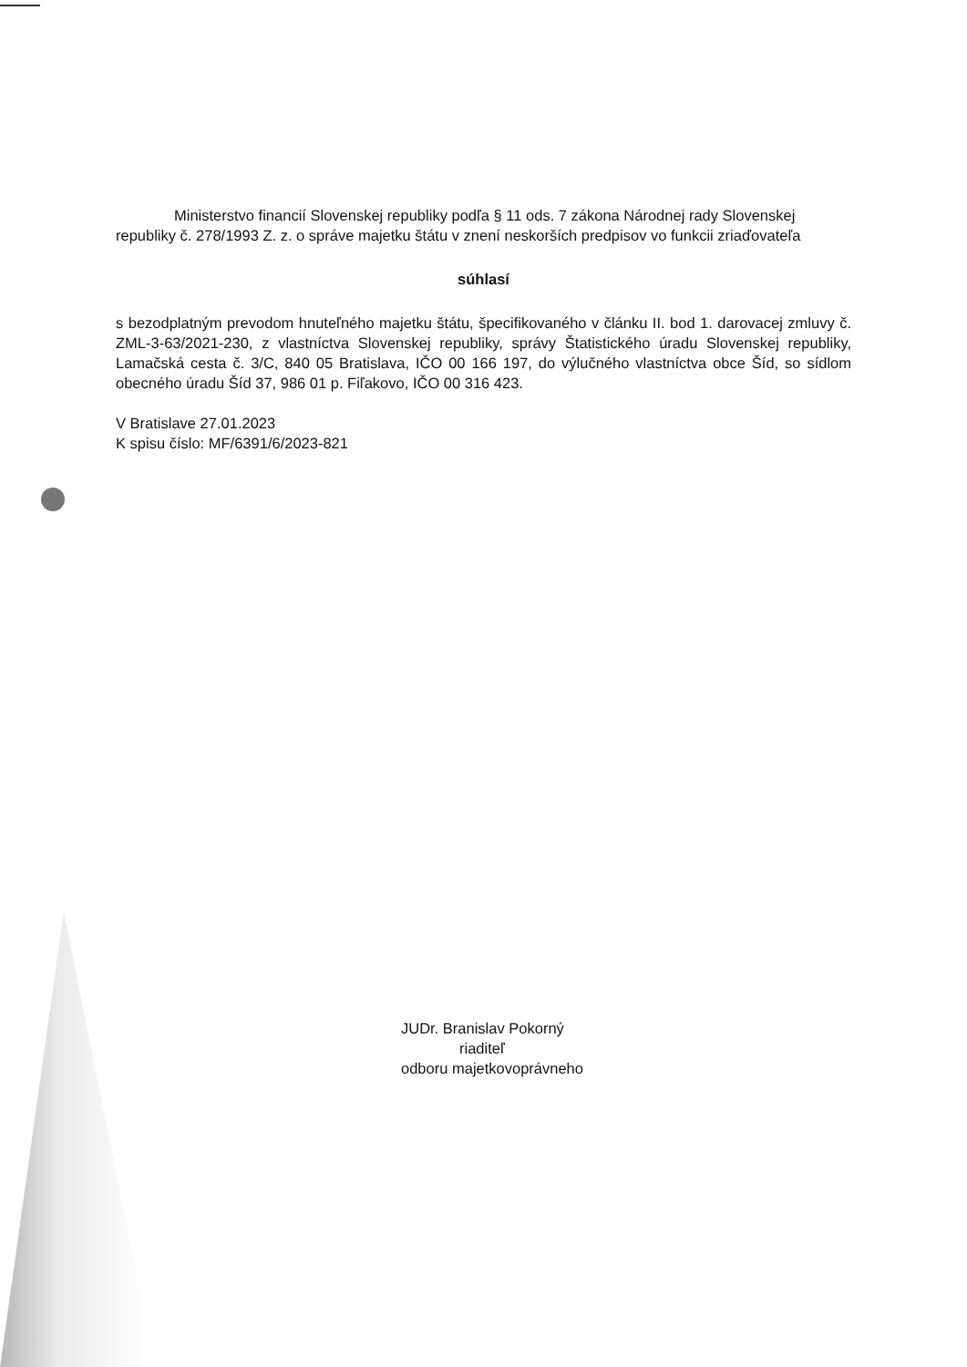Ministerstvo financií Slovenskej republiky podľa § 11 ods. 7 zákona Národnej rady Slovenskej republiky č. 278/1993 Z. z. o správe majetku štátu v znení neskorších predpisov vo funkcii zriaďovateľa
súhlasí
s bezodplatným prevodom hnuteľného majetku štátu, špecifikovaného v článku II. bod 1. darovacej zmluvy č. ZML-3-63/2021-230, z vlastníctva Slovenskej republiky, správy Štatistického úradu Slovenskej republiky, Lamačská cesta č. 3/C, 840 05 Bratislava, IČO 00 166 197, do výlučného vlastníctva obce Šíd, so sídlom obecného úradu Šíd 37, 986 01 p. Fiľakovo, IČO 00 316 423.
V Bratislave 27.01.2023
K spisu číslo: MF/6391/6/2023-821
JUDr. Branislav Pokorný
riaditeľ
odboru majetkovoprávneho